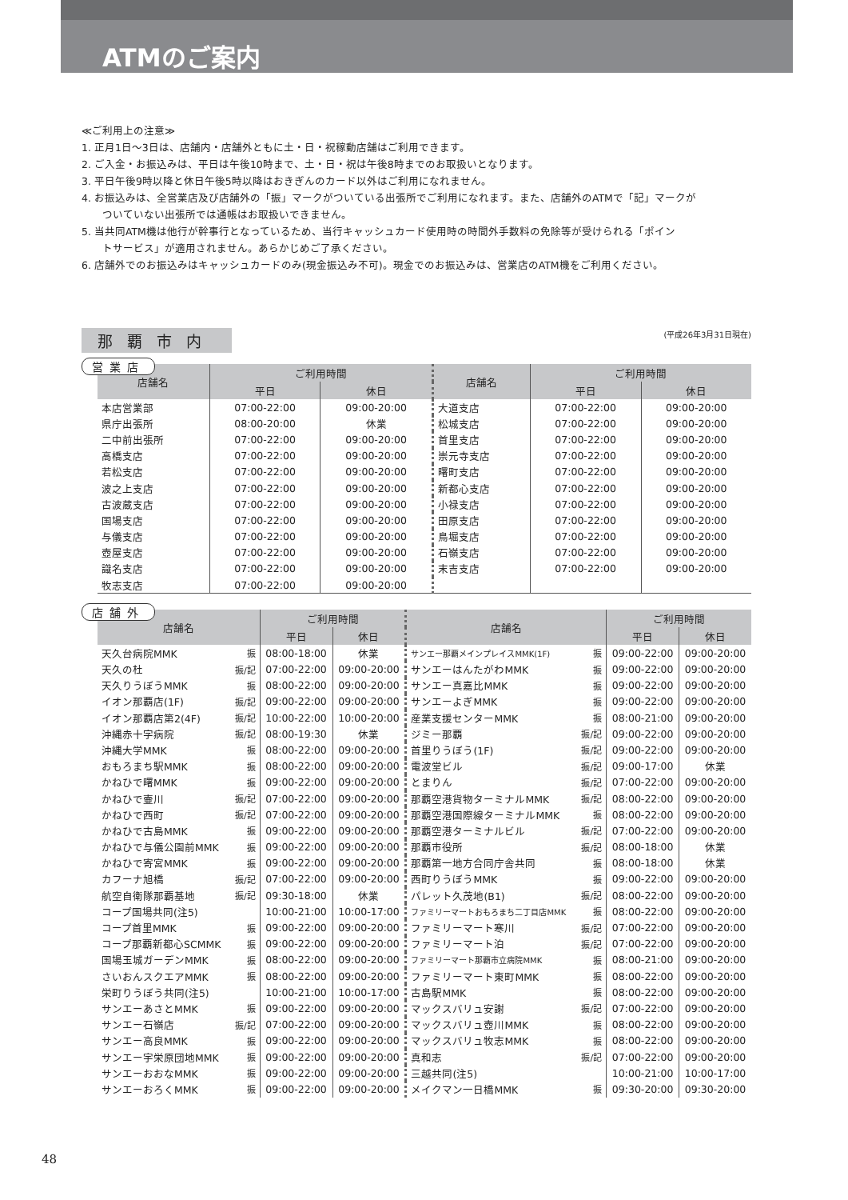ATMのご案内
≪ご利用上の注意≫
1. 正月1日〜3日は、店舗内・店舗外ともに土・日・祝稼動店舗はご利用できます。
2. ご入金・お振込みは、平日は午後10時まで、土・日・祝は午後8時までのお取扱いとなります。
3. 平日午後9時以降と休日午後5時以降はおきぎんのカード以外はご利用になれません。
4. お振込みは、全営業店及び店舗外の「振」マークがついている出張所でご利用になれます。また、店舗外のATMで「記」マークが
ついていない出張所では通帳はお取扱いできません。
5. 当共同ATM機は他行が幹事行となっているため、当行キャッシュカード使用時の時間外手数料の免除等が受けられる「ポイン
トサービス」が適用されません。あらかじめご了承ください。
6. 店舗外でのお振込みはキャッシュカードのみ(現金振込み不可)。現金でのお振込みは、営業店のATM機をご利用ください。
那覇市内 (平成26年3月31日現在)
営業店
| 店舗名 | ご利用時間 | | 店舗名 | ご利用時間 | |
| --- | --- | --- | --- | --- | --- |
| | 平日 | 休日 | | 平日 | 休日 |
| 本店営業部 | 07:00-22:00 | 09:00-20:00 | 大道支店 | 07:00-22:00 | 09:00-20:00 |
| 県庁出張所 | 08:00-20:00 | 休業 | 松城支店 | 07:00-22:00 | 09:00-20:00 |
| 二中前出張所 | 07:00-22:00 | 09:00-20:00 | 首里支店 | 07:00-22:00 | 09:00-20:00 |
| 高橋支店 | 07:00-22:00 | 09:00-20:00 | 崇元寺支店 | 07:00-22:00 | 09:00-20:00 |
| 若松支店 | 07:00-22:00 | 09:00-20:00 | 曙町支店 | 07:00-22:00 | 09:00-20:00 |
| 波之上支店 | 07:00-22:00 | 09:00-20:00 | 新都心支店 | 07:00-22:00 | 09:00-20:00 |
| 古波蔵支店 | 07:00-22:00 | 09:00-20:00 | 小禄支店 | 07:00-22:00 | 09:00-20:00 |
| 国場支店 | 07:00-22:00 | 09:00-20:00 | 田原支店 | 07:00-22:00 | 09:00-20:00 |
| 与儀支店 | 07:00-22:00 | 09:00-20:00 | 鳥堀支店 | 07:00-22:00 | 09:00-20:00 |
| 壺屋支店 | 07:00-22:00 | 09:00-20:00 | 石嶺支店 | 07:00-22:00 | 09:00-20:00 |
| 識名支店 | 07:00-22:00 | 09:00-20:00 | 末吉支店 | 07:00-22:00 | 09:00-20:00 |
| 牧志支店 | 07:00-22:00 | 09:00-20:00 | | | |
店舗外
| 店舗名 | | ご利用時間 | | 店舗名 | | ご利用時間 | |
| --- | --- | --- | --- | --- | --- | --- | --- |
| | | 平日 | 休日 | | | 平日 | 休日 |
| 天久台病院MMK | 振 | 08:00-18:00 | 休業 | サンエー那覇メインプレイスMMK(1F) | 振 | 09:00-22:00 | 09:00-20:00 |
| 天久の杜 | 振/記 | 07:00-22:00 | 09:00-20:00 | サンエーはんたがわMMK | 振 | 09:00-22:00 | 09:00-20:00 |
| 天久りうぼうMMK | 振 | 08:00-22:00 | 09:00-20:00 | サンエー真嘉比MMK | 振 | 09:00-22:00 | 09:00-20:00 |
| イオン那覇店(1F) | 振/記 | 09:00-22:00 | 09:00-20:00 | サンエーよぎMMK | 振 | 09:00-22:00 | 09:00-20:00 |
| イオン那覇店第2(4F) | 振/記 | 10:00-22:00 | 10:00-20:00 | 産業支援センターMMK | 振 | 08:00-21:00 | 09:00-20:00 |
| 沖縄赤十字病院 | 振/記 | 08:00-19:30 | 休業 | ジミー那覇 | 振/記 | 09:00-22:00 | 09:00-20:00 |
| 沖縄大学MMK | 振 | 08:00-22:00 | 09:00-20:00 | 首里りうぼう(1F) | 振/記 | 09:00-22:00 | 09:00-20:00 |
| おもろまち駅MMK | 振 | 08:00-22:00 | 09:00-20:00 | 電波堂ビル | 振/記 | 09:00-17:00 | 休業 |
| かねひで曙MMK | 振 | 09:00-22:00 | 09:00-20:00 | とまりん | 振/記 | 07:00-22:00 | 09:00-20:00 |
| かねひで壷川 | 振/記 | 07:00-22:00 | 09:00-20:00 | 那覇空港貨物ターミナルMMK | 振/記 | 08:00-22:00 | 09:00-20:00 |
| かねひで西町 | 振/記 | 07:00-22:00 | 09:00-20:00 | 那覇空港国際線ターミナルMMK | 振 | 08:00-22:00 | 09:00-20:00 |
| かねひで古島MMK | 振 | 09:00-22:00 | 09:00-20:00 | 那覇空港ターミナルビル | 振/記 | 07:00-22:00 | 09:00-20:00 |
| かねひで与儀公園前MMK | 振 | 09:00-22:00 | 09:00-20:00 | 那覇市役所 | 振/記 | 08:00-18:00 | 休業 |
| かねひで寄宮MMK | 振 | 09:00-22:00 | 09:00-20:00 | 那覇第一地方合同庁舎共同 | 振 | 08:00-18:00 | 休業 |
| カフーナ旭橋 | 振/記 | 07:00-22:00 | 09:00-20:00 | 西町りうぼうMMK | 振 | 09:00-22:00 | 09:00-20:00 |
| 航空自衛隊那覇基地 | 振/記 | 09:30-18:00 | 休業 | パレット久茂地(B1) | 振/記 | 08:00-22:00 | 09:00-20:00 |
| コープ国場共同(注5) | | 10:00-21:00 | 10:00-17:00 | ファミリーマートおもろまち二丁目店MMK | 振 | 08:00-22:00 | 09:00-20:00 |
| コープ首里MMK | 振 | 09:00-22:00 | 09:00-20:00 | ファミリーマート寒川 | 振/記 | 07:00-22:00 | 09:00-20:00 |
| コープ那覇新都心SCMMK | 振 | 09:00-22:00 | 09:00-20:00 | ファミリーマート泊 | 振/記 | 07:00-22:00 | 09:00-20:00 |
| 国場玉城ガーデンMMK | 振 | 08:00-22:00 | 09:00-20:00 | ファミリーマート那覇市立病院MMK | 振 | 08:00-21:00 | 09:00-20:00 |
| さいおんスクエアMMK | 振 | 08:00-22:00 | 09:00-20:00 | ファミリーマート東町MMK | 振 | 08:00-22:00 | 09:00-20:00 |
| 栄町りうぼう共同(注5) | | 10:00-21:00 | 10:00-17:00 | 古島駅MMK | 振 | 08:00-22:00 | 09:00-20:00 |
| サンエーあさとMMK | 振 | 09:00-22:00 | 09:00-20:00 | マックスバリュ安謝 | 振/記 | 07:00-22:00 | 09:00-20:00 |
| サンエー石嶺店 | 振/記 | 07:00-22:00 | 09:00-20:00 | マックスバリュ壺川MMK | 振 | 08:00-22:00 | 09:00-20:00 |
| サンエー高良MMK | 振 | 09:00-22:00 | 09:00-20:00 | マックスバリュ牧志MMK | 振 | 08:00-22:00 | 09:00-20:00 |
| サンエー宇栄原団地MMK | 振 | 09:00-22:00 | 09:00-20:00 | 真和志 | 振/記 | 07:00-22:00 | 09:00-20:00 |
| サンエーおおなMMK | 振 | 09:00-22:00 | 09:00-20:00 | 三越共同(注5) | | 10:00-21:00 | 10:00-17:00 |
| サンエーおろくMMK | 振 | 09:00-22:00 | 09:00-20:00 | メイクマン一日橋MMK | 振 | 09:30-20:00 | 09:30-20:00 |
48